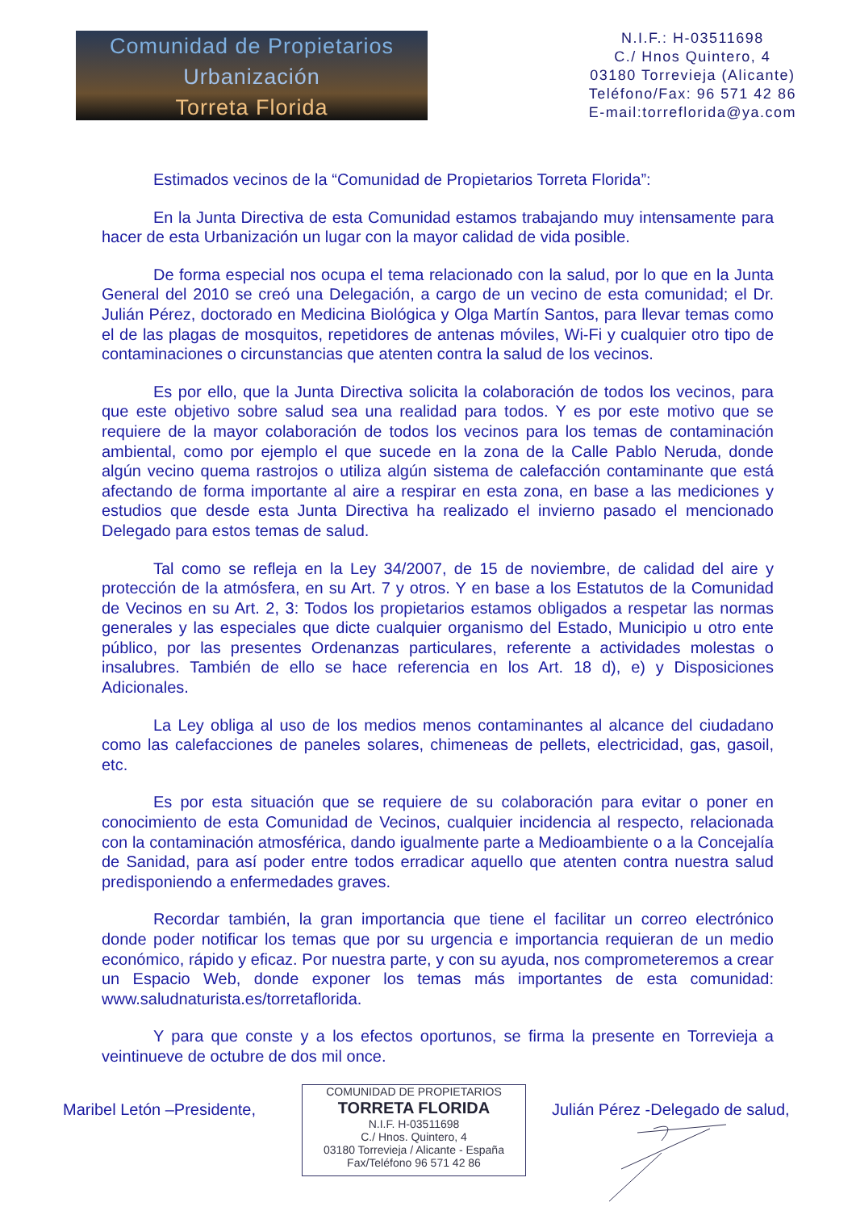Comunidad de Propietarios
Urbanización
Torreta Florida
N.I.F.: H-03511698
C./ Hnos Quintero, 4
03180 Torrevieja (Alicante)
Teléfono/Fax: 96 571 42 86
E-mail:torreflorida@ya.com
Estimados vecinos de la “Comunidad de Propietarios Torreta Florida”:
En la Junta Directiva de esta Comunidad estamos trabajando muy intensamente para hacer de esta Urbanización un lugar con la mayor calidad de vida posible.
De forma especial nos ocupa el tema relacionado con la salud, por lo que en la Junta General del 2010 se creó una Delegación, a cargo de un vecino de esta comunidad; el Dr. Julián Pérez, doctorado en Medicina Biológica y Olga Martín Santos, para llevar temas como el de las plagas de mosquitos, repetidores de antenas móviles, Wi-Fi y cualquier otro tipo de contaminaciones o circunstancias que atenten contra la salud de los vecinos.
Es por ello, que la Junta Directiva solicita la colaboración de todos los vecinos, para que este objetivo sobre salud sea una realidad para todos. Y es por este motivo que se requiere de la mayor colaboración de todos los vecinos para los temas de contaminación ambiental, como por ejemplo el que sucede en la zona de la Calle Pablo Neruda, donde algún vecino quema rastrojos o utiliza algún sistema de calefacción contaminante que está afectando de forma importante al aire a respirar en esta zona, en base a las mediciones y estudios que desde esta Junta Directiva ha realizado el invierno pasado el mencionado Delegado para estos temas de salud.
Tal como se refleja en la Ley 34/2007, de 15 de noviembre, de calidad del aire y protección de la atmósfera, en su Art. 7 y otros. Y en base a los Estatutos de la Comunidad de Vecinos en su Art. 2, 3: Todos los propietarios estamos obligados a respetar las normas generales y las especiales que dicte cualquier organismo del Estado, Municipio u otro ente público, por las presentes Ordenanzas particulares, referente a actividades molestas o insalubres. También de ello se hace referencia en los Art. 18 d), e) y Disposiciones Adicionales.
La Ley obliga al uso de los medios menos contaminantes al alcance del ciudadano como las calefacciones de paneles solares, chimeneas de pellets, electricidad, gas, gasoil, etc.
Es por esta situación que se requiere de su colaboración para evitar o poner en conocimiento de esta Comunidad de Vecinos, cualquier incidencia al respecto, relacionada con la contaminación atmosférica, dando igualmente parte a Medioambiente o a la Concejalía de Sanidad, para así poder entre todos erradicar aquello que atenten contra nuestra salud predisponiendo a enfermedades graves.
Recordar también, la gran importancia que tiene el facilitar un correo electrónico donde poder notificar los temas que por su urgencia e importancia requieran de un medio económico, rápido y eficaz. Por nuestra parte, y con su ayuda, nos comprometeremos a crear un Espacio Web, donde exponer los temas más importantes de esta comunidad: www.saludnaturista.es/torretaflorida.
Y para que conste y a los efectos oportunos, se firma la presente en Torrevieja a veintinueve de octubre de dos mil once.
Maribel Letón –Presidente,
COMUNIDAD DE PROPIETARIOS
TORRETA FLORIDA
N.I.F. H-03511698
C./ Hnos. Quintero, 4
03180 Torrevieja / Alicante - España
Fax/Teléfono 96 571 42 86
Julián Pérez -Delegado de salud,